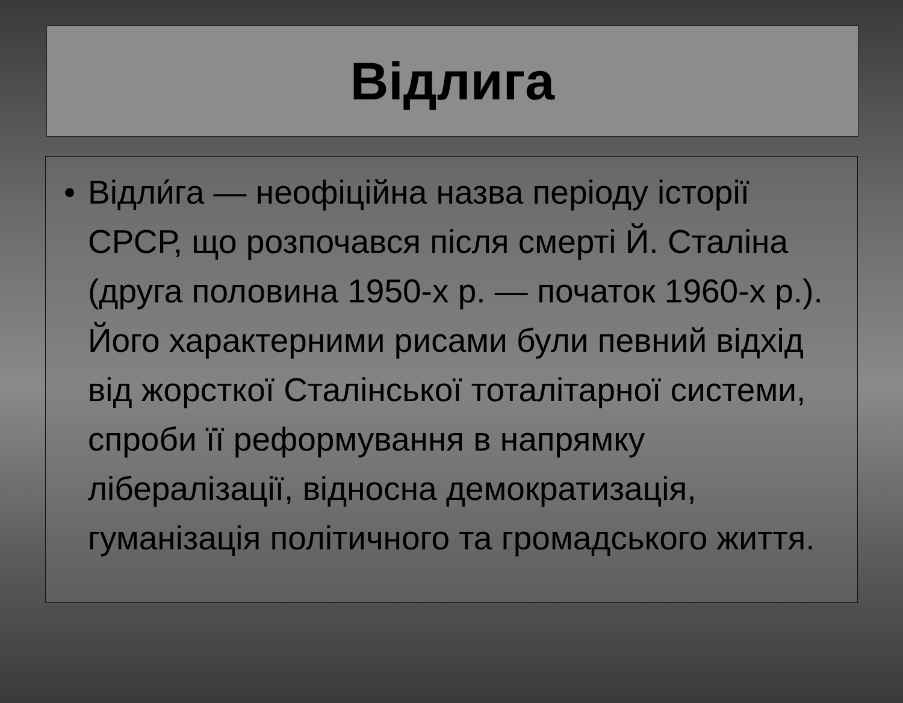Відлига
• Відли́га — неофіційна назва періоду історії СРСР, що розпочався після смерті Й. Сталіна (друга половина 1950-х р. — початок 1960-х р.). Його характерними рисами були певний відхід від жорсткої Сталінської тоталітарної системи, спроби її реформування в напрямку лібералізації, відносна демократизація, гуманізація політичного та громадського життя.